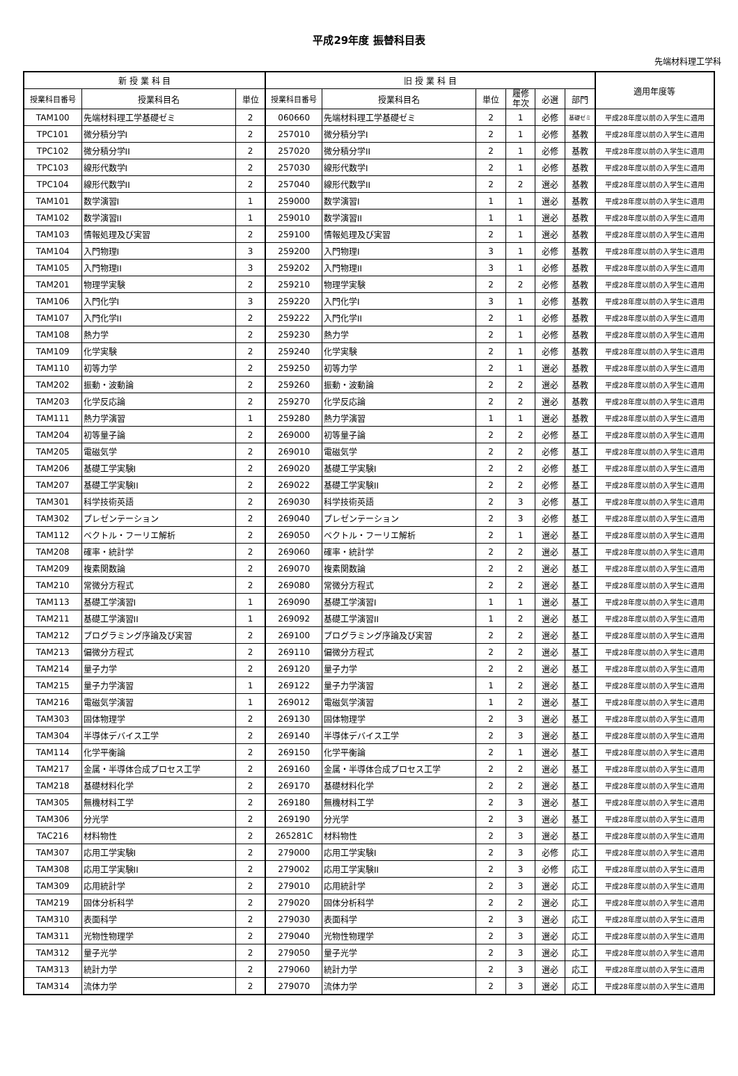平成29年度 振替科目表
先端材料理工学科
| 新 授 業 科 目 | | | 旧 授 業 科 目 | | | | | | 適用年度等 |
| --- | --- | --- | --- | --- | --- | --- | --- | --- | --- |
| 授業科目番号 | 授業科目名 | 単位 | 授業科目番号 | 授業科目名 | 単位 | 履修 年次 | 必選 | 部門 | |
| TAM100 | 先端材料理工学基礎ゼミ | 2 | 060660 | 先端材料理工学基礎ゼミ | 2 | 1 | 必修 | 基礎ゼミ | 平成28年度以前の入学生に適用 |
| TPC101 | 微分積分学I | 2 | 257010 | 微分積分学I | 2 | 1 | 必修 | 基教 | 平成28年度以前の入学生に適用 |
| TPC102 | 微分積分学II | 2 | 257020 | 微分積分学II | 2 | 1 | 必修 | 基教 | 平成28年度以前の入学生に適用 |
| TPC103 | 線形代数学I | 2 | 257030 | 線形代数学I | 2 | 1 | 必修 | 基教 | 平成28年度以前の入学生に適用 |
| TPC104 | 線形代数学II | 2 | 257040 | 線形代数学II | 2 | 2 | 選必 | 基教 | 平成28年度以前の入学生に適用 |
| TAM101 | 数学演習I | 1 | 259000 | 数学演習I | 1 | 1 | 選必 | 基教 | 平成28年度以前の入学生に適用 |
| TAM102 | 数学演習II | 1 | 259010 | 数学演習II | 1 | 1 | 選必 | 基教 | 平成28年度以前の入学生に適用 |
| TAM103 | 情報処理及び実習 | 2 | 259100 | 情報処理及び実習 | 2 | 1 | 選必 | 基教 | 平成28年度以前の入学生に適用 |
| TAM104 | 入門物理I | 3 | 259200 | 入門物理I | 3 | 1 | 必修 | 基教 | 平成28年度以前の入学生に適用 |
| TAM105 | 入門物理II | 3 | 259202 | 入門物理II | 3 | 1 | 必修 | 基教 | 平成28年度以前の入学生に適用 |
| TAM201 | 物理学実験 | 2 | 259210 | 物理学実験 | 2 | 2 | 必修 | 基教 | 平成28年度以前の入学生に適用 |
| TAM106 | 入門化学I | 3 | 259220 | 入門化学I | 3 | 1 | 必修 | 基教 | 平成28年度以前の入学生に適用 |
| TAM107 | 入門化学II | 2 | 259222 | 入門化学II | 2 | 1 | 必修 | 基教 | 平成28年度以前の入学生に適用 |
| TAM108 | 熱力学 | 2 | 259230 | 熱力学 | 2 | 1 | 必修 | 基教 | 平成28年度以前の入学生に適用 |
| TAM109 | 化学実験 | 2 | 259240 | 化学実験 | 2 | 1 | 必修 | 基教 | 平成28年度以前の入学生に適用 |
| TAM110 | 初等力学 | 2 | 259250 | 初等力学 | 2 | 1 | 選必 | 基教 | 平成28年度以前の入学生に適用 |
| TAM202 | 振動・波動論 | 2 | 259260 | 振動・波動論 | 2 | 2 | 選必 | 基教 | 平成28年度以前の入学生に適用 |
| TAM203 | 化学反応論 | 2 | 259270 | 化学反応論 | 2 | 2 | 選必 | 基教 | 平成28年度以前の入学生に適用 |
| TAM111 | 熱力学演習 | 1 | 259280 | 熱力学演習 | 1 | 1 | 選必 | 基教 | 平成28年度以前の入学生に適用 |
| TAM204 | 初等量子論 | 2 | 269000 | 初等量子論 | 2 | 2 | 必修 | 基工 | 平成28年度以前の入学生に適用 |
| TAM205 | 電磁気学 | 2 | 269010 | 電磁気学 | 2 | 2 | 必修 | 基工 | 平成28年度以前の入学生に適用 |
| TAM206 | 基礎工学実験I | 2 | 269020 | 基礎工学実験I | 2 | 2 | 必修 | 基工 | 平成28年度以前の入学生に適用 |
| TAM207 | 基礎工学実験II | 2 | 269022 | 基礎工学実験II | 2 | 2 | 必修 | 基工 | 平成28年度以前の入学生に適用 |
| TAM301 | 科学技術英語 | 2 | 269030 | 科学技術英語 | 2 | 3 | 必修 | 基工 | 平成28年度以前の入学生に適用 |
| TAM302 | プレゼンテーション | 2 | 269040 | プレゼンテーション | 2 | 3 | 必修 | 基工 | 平成28年度以前の入学生に適用 |
| TAM112 | ベクトル・フーリエ解析 | 2 | 269050 | ベクトル・フーリエ解析 | 2 | 1 | 選必 | 基工 | 平成28年度以前の入学生に適用 |
| TAM208 | 確率・統計学 | 2 | 269060 | 確率・統計学 | 2 | 2 | 選必 | 基工 | 平成28年度以前の入学生に適用 |
| TAM209 | 複素関数論 | 2 | 269070 | 複素関数論 | 2 | 2 | 選必 | 基工 | 平成28年度以前の入学生に適用 |
| TAM210 | 常微分方程式 | 2 | 269080 | 常微分方程式 | 2 | 2 | 選必 | 基工 | 平成28年度以前の入学生に適用 |
| TAM113 | 基礎工学演習I | 1 | 269090 | 基礎工学演習I | 1 | 1 | 選必 | 基工 | 平成28年度以前の入学生に適用 |
| TAM211 | 基礎工学演習II | 1 | 269092 | 基礎工学演習II | 1 | 2 | 選必 | 基工 | 平成28年度以前の入学生に適用 |
| TAM212 | プログラミング序論及び実習 | 2 | 269100 | プログラミング序論及び実習 | 2 | 2 | 選必 | 基工 | 平成28年度以前の入学生に適用 |
| TAM213 | 偏微分方程式 | 2 | 269110 | 偏微分方程式 | 2 | 2 | 選必 | 基工 | 平成28年度以前の入学生に適用 |
| TAM214 | 量子力学 | 2 | 269120 | 量子力学 | 2 | 2 | 選必 | 基工 | 平成28年度以前の入学生に適用 |
| TAM215 | 量子力学演習 | 1 | 269122 | 量子力学演習 | 1 | 2 | 選必 | 基工 | 平成28年度以前の入学生に適用 |
| TAM216 | 電磁気学演習 | 1 | 269012 | 電磁気学演習 | 1 | 2 | 選必 | 基工 | 平成28年度以前の入学生に適用 |
| TAM303 | 固体物理学 | 2 | 269130 | 固体物理学 | 2 | 3 | 選必 | 基工 | 平成28年度以前の入学生に適用 |
| TAM304 | 半導体デバイス工学 | 2 | 269140 | 半導体デバイス工学 | 2 | 3 | 選必 | 基工 | 平成28年度以前の入学生に適用 |
| TAM114 | 化学平衡論 | 2 | 269150 | 化学平衡論 | 2 | 1 | 選必 | 基工 | 平成28年度以前の入学生に適用 |
| TAM217 | 金属・半導体合成プロセス工学 | 2 | 269160 | 金属・半導体合成プロセス工学 | 2 | 2 | 選必 | 基工 | 平成28年度以前の入学生に適用 |
| TAM218 | 基礎材料化学 | 2 | 269170 | 基礎材料化学 | 2 | 2 | 選必 | 基工 | 平成28年度以前の入学生に適用 |
| TAM305 | 無機材料工学 | 2 | 269180 | 無機材料工学 | 2 | 3 | 選必 | 基工 | 平成28年度以前の入学生に適用 |
| TAM306 | 分光学 | 2 | 269190 | 分光学 | 2 | 3 | 選必 | 基工 | 平成28年度以前の入学生に適用 |
| TAC216 | 材料物性 | 2 | 265281C | 材料物性 | 2 | 3 | 選必 | 基工 | 平成28年度以前の入学生に適用 |
| TAM307 | 応用工学実験I | 2 | 279000 | 応用工学実験I | 2 | 3 | 必修 | 応工 | 平成28年度以前の入学生に適用 |
| TAM308 | 応用工学実験II | 2 | 279002 | 応用工学実験II | 2 | 3 | 必修 | 応工 | 平成28年度以前の入学生に適用 |
| TAM309 | 応用統計学 | 2 | 279010 | 応用統計学 | 2 | 3 | 選必 | 応工 | 平成28年度以前の入学生に適用 |
| TAM219 | 固体分析科学 | 2 | 279020 | 固体分析科学 | 2 | 2 | 選必 | 応工 | 平成28年度以前の入学生に適用 |
| TAM310 | 表面科学 | 2 | 279030 | 表面科学 | 2 | 3 | 選必 | 応工 | 平成28年度以前の入学生に適用 |
| TAM311 | 光物性物理学 | 2 | 279040 | 光物性物理学 | 2 | 3 | 選必 | 応工 | 平成28年度以前の入学生に適用 |
| TAM312 | 量子光学 | 2 | 279050 | 量子光学 | 2 | 3 | 選必 | 応工 | 平成28年度以前の入学生に適用 |
| TAM313 | 統計力学 | 2 | 279060 | 統計力学 | 2 | 3 | 選必 | 応工 | 平成28年度以前の入学生に適用 |
| TAM314 | 流体力学 | 2 | 279070 | 流体力学 | 2 | 3 | 選必 | 応工 | 平成28年度以前の入学生に適用 |